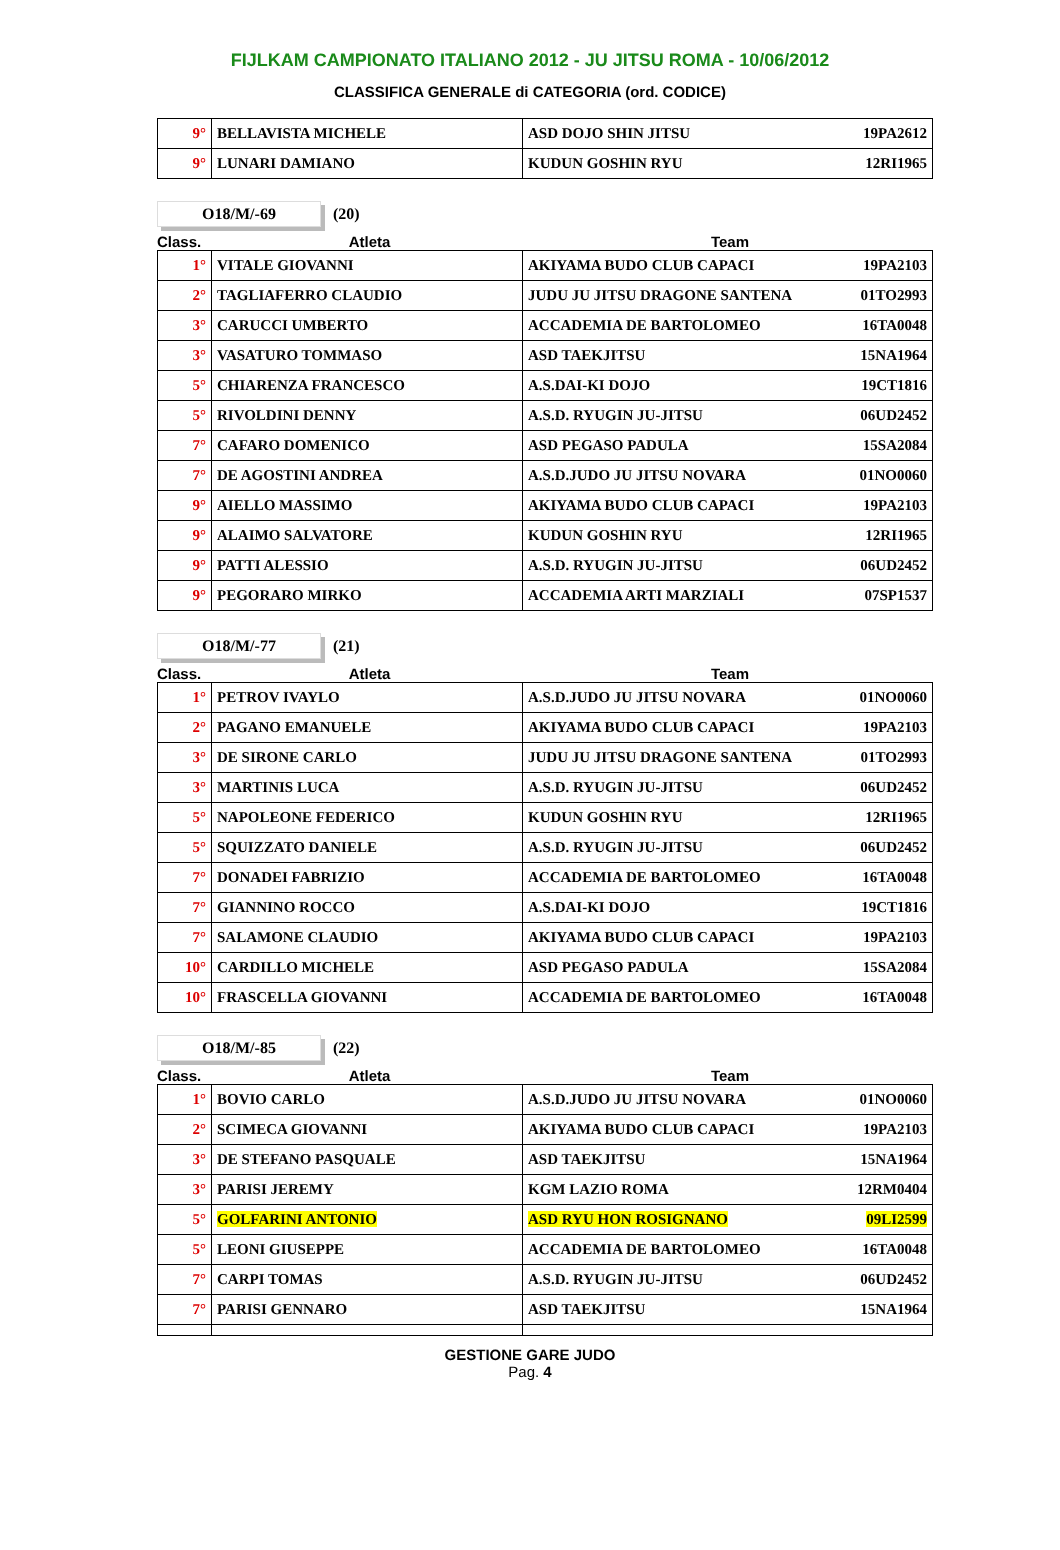FIJLKAM CAMPIONATO ITALIANO 2012 - JU JITSU ROMA - 10/06/2012
CLASSIFICA GENERALE di CATEGORIA (ord. CODICE)
| 9° | BELLAVISTA MICHELE | ASD DOJO SHIN JITSU | 19PA2612 |
| 9° | LUNARI DAMIANO | KUDUN GOSHIN RYU | 12RI1965 |
O18/M/-69
(20)
Class. Atleta Team
| 1° | VITALE GIOVANNI | AKIYAMA BUDO CLUB CAPACI | 19PA2103 |
| 2° | TAGLIAFERRO CLAUDIO | JUDU JU JITSU DRAGONE SANTENA | 01TO2993 |
| 3° | CARUCCI UMBERTO | ACCADEMIA DE BARTOLOMEO | 16TA0048 |
| 3° | VASATURO TOMMASO | ASD TAEKJITSU | 15NA1964 |
| 5° | CHIARENZA FRANCESCO | A.S.DAI-KI DOJO | 19CT1816 |
| 5° | RIVOLDINI DENNY | A.S.D. RYUGIN JU-JITSU | 06UD2452 |
| 7° | CAFARO DOMENICO | ASD PEGASO PADULA | 15SA2084 |
| 7° | DE AGOSTINI ANDREA | A.S.D.JUDO JU JITSU NOVARA | 01NO0060 |
| 9° | AIELLO MASSIMO | AKIYAMA BUDO CLUB CAPACI | 19PA2103 |
| 9° | ALAIMO SALVATORE | KUDUN GOSHIN RYU | 12RI1965 |
| 9° | PATTI ALESSIO | A.S.D. RYUGIN JU-JITSU | 06UD2452 |
| 9° | PEGORARO MIRKO | ACCADEMIA ARTI MARZIALI | 07SP1537 |
O18/M/-77
(21)
Class. Atleta Team
| 1° | PETROV IVAYLO | A.S.D.JUDO JU JITSU NOVARA | 01NO0060 |
| 2° | PAGANO EMANUELE | AKIYAMA BUDO CLUB CAPACI | 19PA2103 |
| 3° | DE SIRONE CARLO | JUDU JU JITSU DRAGONE SANTENA | 01TO2993 |
| 3° | MARTINIS LUCA | A.S.D. RYUGIN JU-JITSU | 06UD2452 |
| 5° | NAPOLEONE FEDERICO | KUDUN GOSHIN RYU | 12RI1965 |
| 5° | SQUIZZATO DANIELE | A.S.D. RYUGIN JU-JITSU | 06UD2452 |
| 7° | DONADEI FABRIZIO | ACCADEMIA DE BARTOLOMEO | 16TA0048 |
| 7° | GIANNINO ROCCO | A.S.DAI-KI DOJO | 19CT1816 |
| 7° | SALAMONE CLAUDIO | AKIYAMA BUDO CLUB CAPACI | 19PA2103 |
| 10° | CARDILLO MICHELE | ASD PEGASO PADULA | 15SA2084 |
| 10° | FRASCELLA GIOVANNI | ACCADEMIA DE BARTOLOMEO | 16TA0048 |
O18/M/-85
(22)
Class. Atleta Team
| 1° | BOVIO CARLO | A.S.D.JUDO JU JITSU NOVARA | 01NO0060 |
| 2° | SCIMECA GIOVANNI | AKIYAMA BUDO CLUB CAPACI | 19PA2103 |
| 3° | DE STEFANO PASQUALE | ASD TAEKJITSU | 15NA1964 |
| 3° | PARISI JEREMY | KGM LAZIO ROMA | 12RM0404 |
| 5° | GOLFARINI ANTONIO | ASD RYU HON ROSIGNANO | 09LI2599 |
| 5° | LEONI GIUSEPPE | ACCADEMIA DE BARTOLOMEO | 16TA0048 |
| 7° | CARPI TOMAS | A.S.D. RYUGIN JU-JITSU | 06UD2452 |
| 7° | PARISI GENNARO | ASD TAEKJITSU | 15NA1964 |
GESTIONE GARE JUDO
Pag. 4